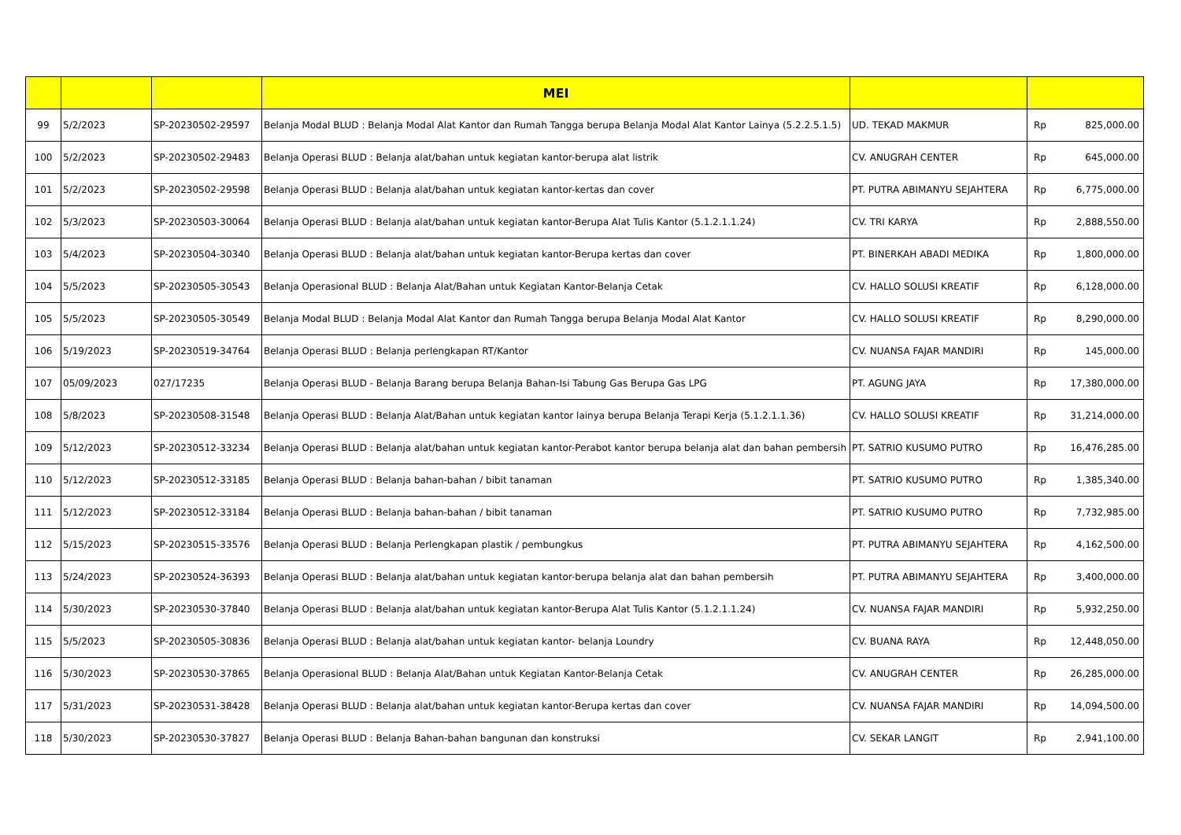| | | | MEI | | | |
| --- | --- | --- | --- | --- | --- | --- |
| 99 | 5/2/2023 | SP-20230502-29597 | Belanja Modal BLUD : Belanja Modal Alat Kantor dan Rumah Tangga berupa Belanja Modal Alat Kantor Lainya (5.2.2.5.1.5) | UD. TEKAD MAKMUR | Rp | 825,000.00 |
| 100 | 5/2/2023 | SP-20230502-29483 | Belanja Operasi BLUD : Belanja alat/bahan untuk kegiatan kantor-berupa alat listrik | CV. ANUGRAH CENTER | Rp | 645,000.00 |
| 101 | 5/2/2023 | SP-20230502-29598 | Belanja Operasi BLUD : Belanja alat/bahan untuk kegiatan kantor-kertas dan cover | PT. PUTRA ABIMANYU SEJAHTERA | Rp | 6,775,000.00 |
| 102 | 5/3/2023 | SP-20230503-30064 | Belanja Operasi BLUD : Belanja alat/bahan untuk kegiatan kantor-Berupa Alat Tulis Kantor (5.1.2.1.1.24) | CV. TRI KARYA | Rp | 2,888,550.00 |
| 103 | 5/4/2023 | SP-20230504-30340 | Belanja Operasi BLUD : Belanja alat/bahan untuk kegiatan kantor-Berupa kertas dan cover | PT. BINERKAH ABADI MEDIKA | Rp | 1,800,000.00 |
| 104 | 5/5/2023 | SP-20230505-30543 | Belanja Operasional BLUD : Belanja Alat/Bahan untuk Kegiatan Kantor-Belanja Cetak | CV. HALLO SOLUSI KREATIF | Rp | 6,128,000.00 |
| 105 | 5/5/2023 | SP-20230505-30549 | Belanja Modal BLUD : Belanja Modal Alat Kantor dan Rumah Tangga berupa Belanja Modal Alat Kantor | CV. HALLO SOLUSI KREATIF | Rp | 8,290,000.00 |
| 106 | 5/19/2023 | SP-20230519-34764 | Belanja Operasi BLUD : Belanja perlengkapan RT/Kantor | CV. NUANSA FAJAR MANDIRI | Rp | 145,000.00 |
| 107 | 05/09/2023 | 027/17235 | Belanja Operasi BLUD - Belanja Barang berupa Belanja Bahan-Isi Tabung Gas Berupa Gas LPG | PT. AGUNG JAYA | Rp | 17,380,000.00 |
| 108 | 5/8/2023 | SP-20230508-31548 | Belanja Operasi BLUD : Belanja Alat/Bahan untuk kegiatan kantor lainya berupa Belanja Terapi Kerja (5.1.2.1.1.36) | CV. HALLO SOLUSI KREATIF | Rp | 31,214,000.00 |
| 109 | 5/12/2023 | SP-20230512-33234 | Belanja Operasi BLUD : Belanja alat/bahan untuk kegiatan kantor-Perabot kantor berupa belanja alat dan bahan pembersih | PT. SATRIO KUSUMO PUTRO | Rp | 16,476,285.00 |
| 110 | 5/12/2023 | SP-20230512-33185 | Belanja Operasi BLUD : Belanja bahan-bahan / bibit tanaman | PT. SATRIO KUSUMO PUTRO | Rp | 1,385,340.00 |
| 111 | 5/12/2023 | SP-20230512-33184 | Belanja Operasi BLUD : Belanja bahan-bahan / bibit tanaman | PT. SATRIO KUSUMO PUTRO | Rp | 7,732,985.00 |
| 112 | 5/15/2023 | SP-20230515-33576 | Belanja Operasi BLUD : Belanja Perlengkapan plastik / pembungkus | PT. PUTRA ABIMANYU SEJAHTERA | Rp | 4,162,500.00 |
| 113 | 5/24/2023 | SP-20230524-36393 | Belanja Operasi BLUD : Belanja alat/bahan untuk kegiatan kantor-berupa belanja alat dan bahan pembersih | PT. PUTRA ABIMANYU SEJAHTERA | Rp | 3,400,000.00 |
| 114 | 5/30/2023 | SP-20230530-37840 | Belanja Operasi BLUD : Belanja alat/bahan untuk kegiatan kantor-Berupa Alat Tulis Kantor (5.1.2.1.1.24) | CV. NUANSA FAJAR MANDIRI | Rp | 5,932,250.00 |
| 115 | 5/5/2023 | SP-20230505-30836 | Belanja Operasi BLUD : Belanja alat/bahan untuk kegiatan kantor- belanja Loundry | CV. BUANA RAYA | Rp | 12,448,050.00 |
| 116 | 5/30/2023 | SP-20230530-37865 | Belanja Operasional BLUD : Belanja Alat/Bahan untuk Kegiatan Kantor-Belanja Cetak | CV. ANUGRAH CENTER | Rp | 26,285,000.00 |
| 117 | 5/31/2023 | SP-20230531-38428 | Belanja Operasi BLUD : Belanja alat/bahan untuk kegiatan kantor-Berupa kertas dan cover | CV. NUANSA FAJAR MANDIRI | Rp | 14,094,500.00 |
| 118 | 5/30/2023 | SP-20230530-37827 | Belanja Operasi BLUD : Belanja Bahan-bahan bangunan dan konstruksi | CV. SEKAR LANGIT | Rp | 2,941,100.00 |